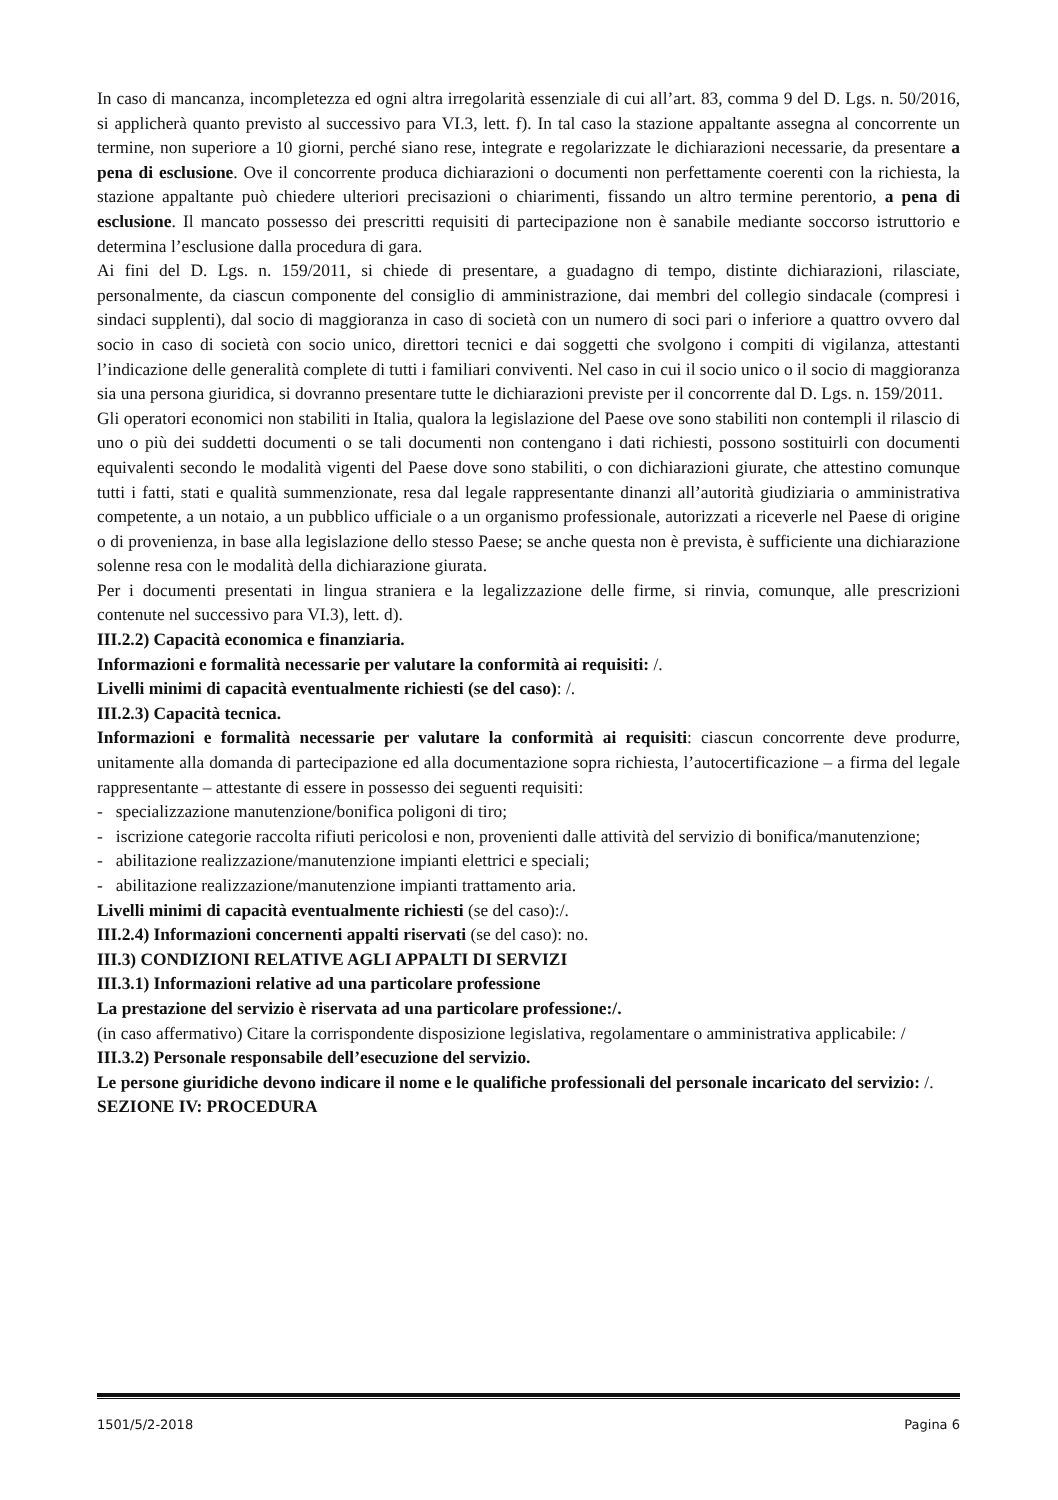In caso di mancanza, incompletezza ed ogni altra irregolarità essenziale di cui all’art. 83, comma 9 del D. Lgs. n. 50/2016, si applicherà quanto previsto al successivo para VI.3, lett. f). In tal caso la stazione appaltante assegna al concorrente un termine, non superiore a 10 giorni, perché siano rese, integrate e regolarizzate le dichiarazioni necessarie, da presentare a pena di esclusione. Ove il concorrente produca dichiarazioni o documenti non perfettamente coerenti con la richiesta, la stazione appaltante può chiedere ulteriori precisazioni o chiarimenti, fissando un altro termine perentorio, a pena di esclusione. Il mancato possesso dei prescritti requisiti di partecipazione non è sanabile mediante soccorso istruttorio e determina l’esclusione dalla procedura di gara.
Ai fini del D. Lgs. n. 159/2011, si chiede di presentare, a guadagno di tempo, distinte dichiarazioni, rilasciate, personalmente, da ciascun componente del consiglio di amministrazione, dai membri del collegio sindacale (compresi i sindaci supplenti), dal socio di maggioranza in caso di società con un numero di soci pari o inferiore a quattro ovvero dal socio in caso di società con socio unico, direttori tecnici e dai soggetti che svolgono i compiti di vigilanza, attestanti l’indicazione delle generalità complete di tutti i familiari conviventi. Nel caso in cui il socio unico o il socio di maggioranza sia una persona giuridica, si dovranno presentare tutte le dichiarazioni previste per il concorrente dal D. Lgs. n. 159/2011.
Gli operatori economici non stabiliti in Italia, qualora la legislazione del Paese ove sono stabiliti non contempli il rilascio di uno o più dei suddetti documenti o se tali documenti non contengano i dati richiesti, possono sostituirli con documenti equivalenti secondo le modalità vigenti del Paese dove sono stabiliti, o con dichiarazioni giurate, che attestino comunque tutti i fatti, stati e qualità summenzionate, resa dal legale rappresentante dinanzi all’autorità giudiziaria o amministrativa competente, a un notaio, a un pubblico ufficiale o a un organismo professionale, autorizzati a riceverle nel Paese di origine o di provenienza, in base alla legislazione dello stesso Paese; se anche questa non è prevista, è sufficiente una dichiarazione solenne resa con le modalità della dichiarazione giurata.
Per i documenti presentati in lingua straniera e la legalizzazione delle firme, si rinvia, comunque, alle prescrizioni contenute nel successivo para VI.3), lett. d).
III.2.2) Capacità economica e finanziaria.
Informazioni e formalità necessarie per valutare la conformità ai requisiti: /.
Livelli minimi di capacità eventualmente richiesti (se del caso): /.
III.2.3) Capacità tecnica.
Informazioni e formalità necessarie per valutare la conformità ai requisiti: ciascun concorrente deve produrre, unitamente alla domanda di partecipazione ed alla documentazione sopra richiesta, l’autocertificazione – a firma del legale rappresentante – attestante di essere in possesso dei seguenti requisiti:
- specializzazione manutenzione/bonifica poligoni di tiro;
- iscrizione categorie raccolta rifiuti pericolosi e non, provenienti dalle attività del servizio di bonifica/manutenzione;
- abilitazione realizzazione/manutenzione impianti elettrici e speciali;
- abilitazione realizzazione/manutenzione impianti trattamento aria.
Livelli minimi di capacità eventualmente richiesti (se del caso):/.
III.2.4) Informazioni concernenti appalti riservati (se del caso): no.
III.3) CONDIZIONI RELATIVE AGLI APPALTI DI SERVIZI
III.3.1) Informazioni relative ad una particolare professione
La prestazione del servizio è riservata ad una particolare professione:/.
(in caso affermativo) Citare la corrispondente disposizione legislativa, regolamentare o amministrativa applicabile: /
III.3.2) Personale responsabile dell’esecuzione del servizio.
Le persone giuridiche devono indicare il nome e le qualifiche professionali del personale incaricato del servizio: /.
SEZIONE IV: PROCEDURA
1501/5/2-2018 Pagina 6